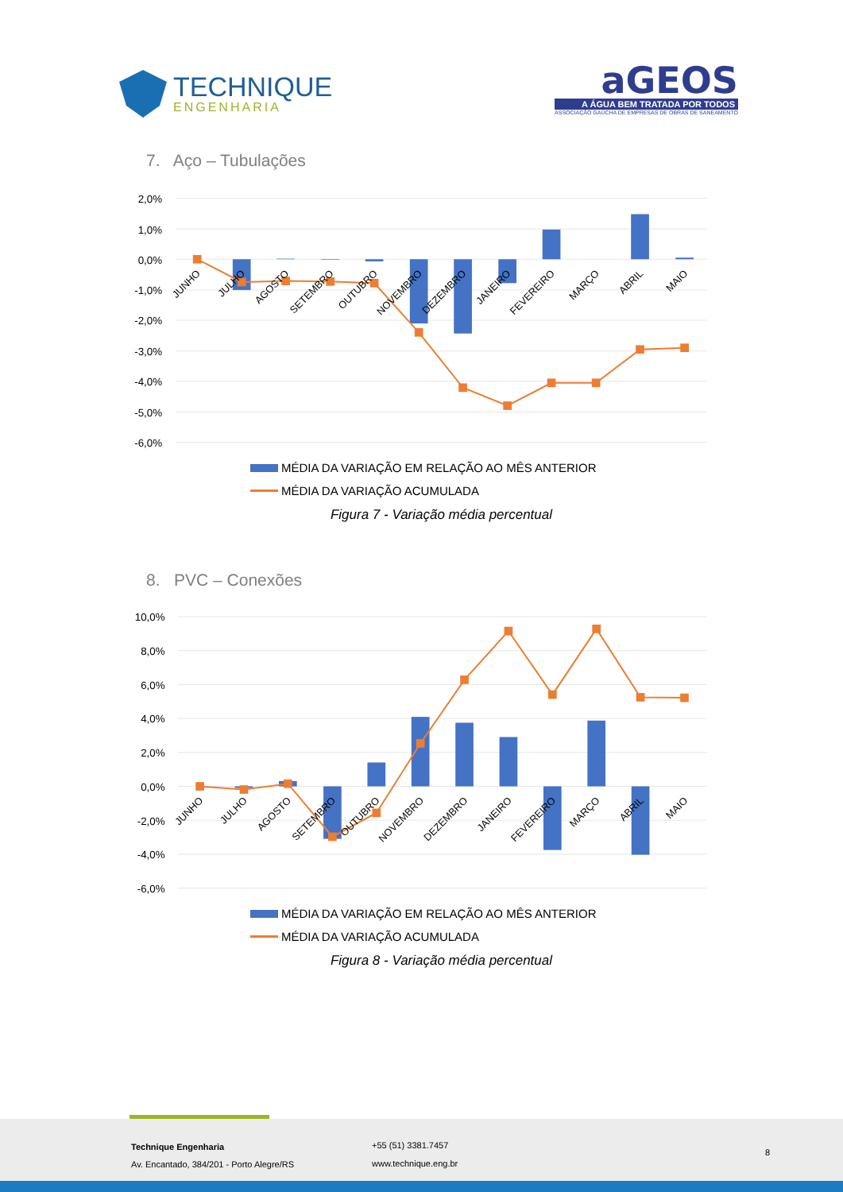TECHNIQUE
ENGENHARIA
aGEOS
A ÁGUA BEM TRATADA POR TODOS
ASSOCIAÇÃO GAÚCHA DE EMPRESAS DE OBRAS DE SANEAMENTO
7. Aço – Tubulações
2,0%
1,0%
0,0%
-1,0%
-2,0%
-3,0%
-4,0%
-5,0%
-6,0%
JUNHO
JULHO
AGOSTO
SETEMBRO
OUTUBRO
NOVEMBRO
DEZEMBRO
JANEIRO
FEVEREIRO
MARÇO
ABRIL
MAIO
MÉDIA DA VARIAÇÃO EM RELAÇÃO AO MÊS ANTERIOR
MÉDIA DA VARIAÇÃO ACUMULADA
Figura 7 - Variação média percentual
8. PVC – Conexões
10,0%
8,0%
6,0%
4,0%
2,0%
0,0%
-2,0%
-4,0%
-6,0%
JUNHO
JULHO
AGOSTO
SETEMBRO
OUTUBRO
NOVEMBRO
DEZEMBRO
JANEIRO
FEVEREIRO
MARÇO
ABRIL
MAIO
MÉDIA DA VARIAÇÃO EM RELAÇÃO AO MÊS ANTERIOR
MÉDIA DA VARIAÇÃO ACUMULADA
Figura 8 - Variação média percentual
Technique Engenharia
Av. Encantado, 384/201 - Porto Alegre/RS
+55 (51) 3381.7457
www.technique.eng.br
8